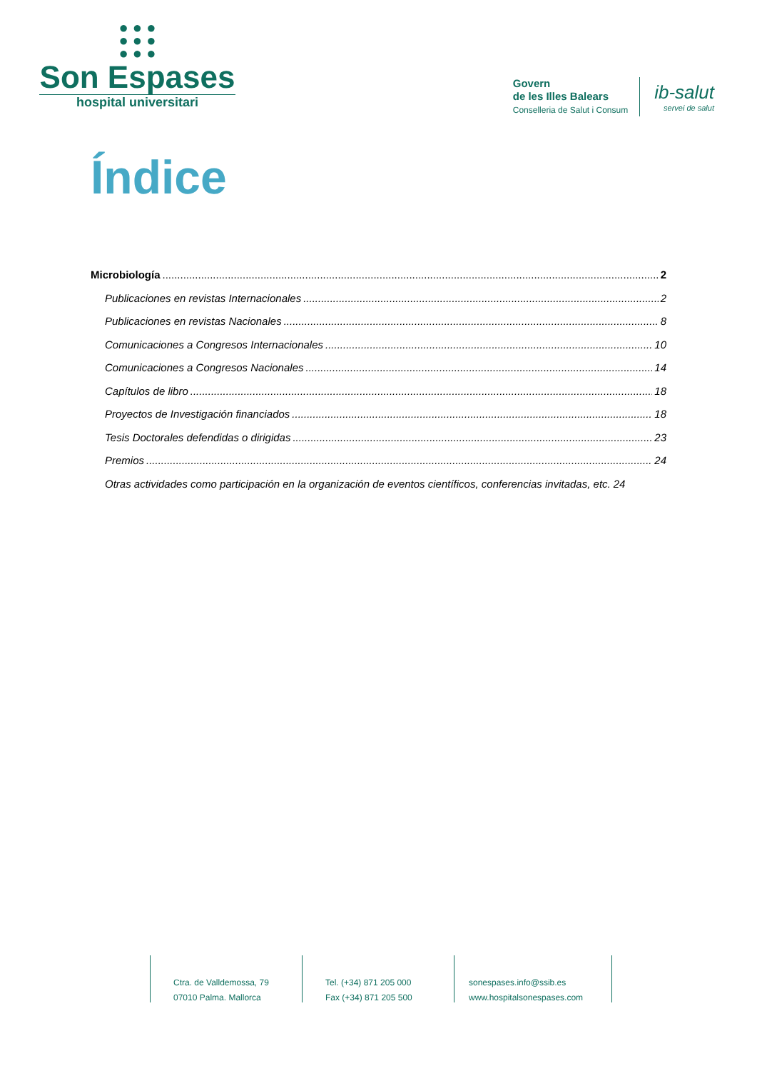● ● ●
● ● ●
● ● ●
Son Espases
hospital universitari
Govern
de les Illes Balears
Conselleria de Salut i Consum
ib-salut
servei de salut
Índice
Microbiología 2
Publicaciones en revistas Internacionales 2
Publicaciones en revistas Nacionales 8
Comunicaciones a Congresos Internacionales 10
Comunicaciones a Congresos Nacionales 14
Capítulos de libro 18
Proyectos de Investigación financiados 18
Tesis Doctorales defendidas o dirigidas 23
Premios 24
Otras actividades como participación en la organización de eventos científicos, conferencias invitadas, etc. 24
Ctra. de Valldemossa, 79
07010 Palma. Mallorca
Tel. (+34) 871 205 000
Fax (+34) 871 205 500
sonespases.info@ssib.es
www.hospitalsonespases.com